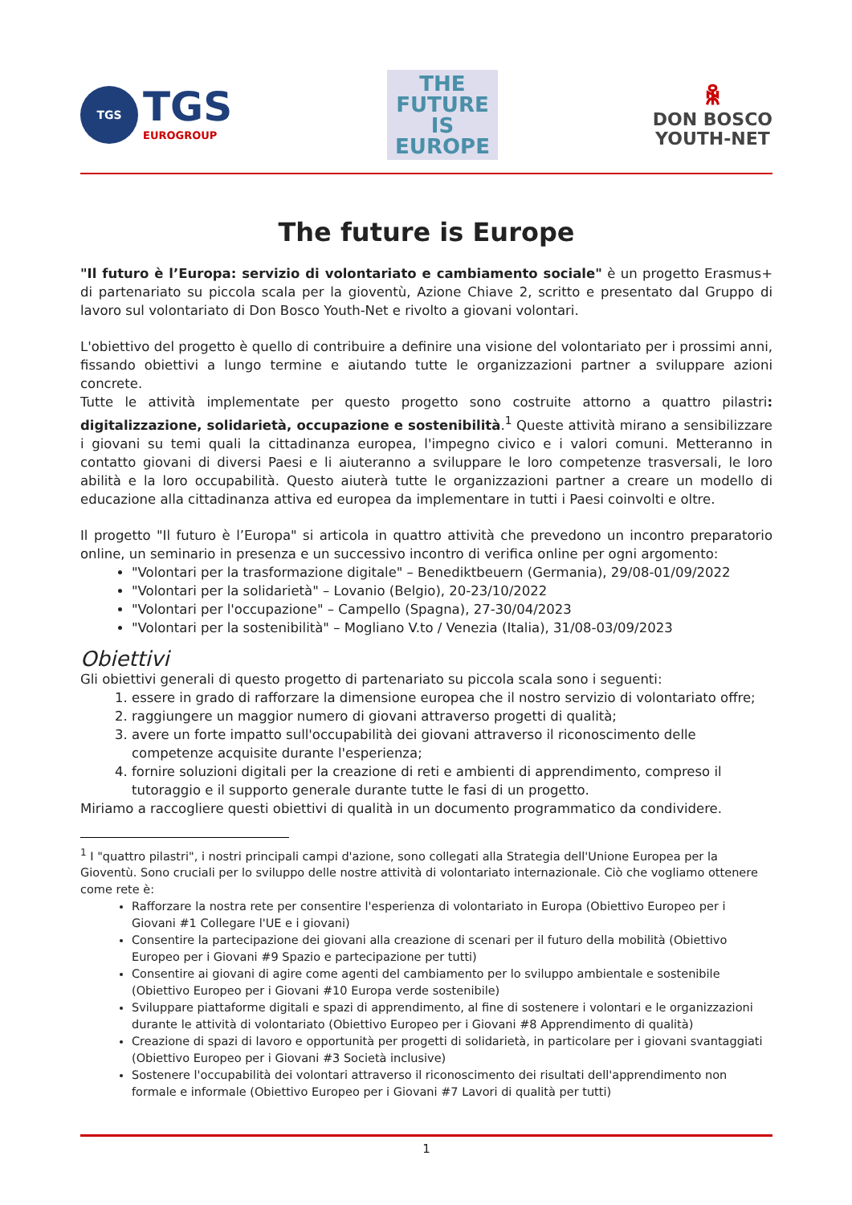TGS
TGS
EUROGROUP
THE
FUTURE
IS
EUROPE
ꆜ
DON BOSCO
YOUTH-NET
The future is Europe
"Il futuro è l’Europa: servizio di volontariato e cambiamento sociale" è un progetto Erasmus+ di partenariato su piccola scala per la gioventù, Azione Chiave 2, scritto e presentato dal Gruppo di lavoro sul volontariato di Don Bosco Youth-Net e rivolto a giovani volontari.
L'obiettivo del progetto è quello di contribuire a definire una visione del volontariato per i prossimi anni, fissando obiettivi a lungo termine e aiutando tutte le organizzazioni partner a sviluppare azioni concrete.
Tutte le attività implementate per questo progetto sono costruite attorno a quattro pilastri: digitalizzazione, solidarietà, occupazione e sostenibilità.<sup>1</sup> Queste attività mirano a sensibilizzare i giovani su temi quali la cittadinanza europea, l'impegno civico e i valori comuni. Metteranno in contatto giovani di diversi Paesi e li aiuteranno a sviluppare le loro competenze trasversali, le loro abilità e la loro occupabilità. Questo aiuterà tutte le organizzazioni partner a creare un modello di educazione alla cittadinanza attiva ed europea da implementare in tutti i Paesi coinvolti e oltre.
Il progetto "Il futuro è l’Europa" si articola in quattro attività che prevedono un incontro preparatorio online, un seminario in presenza e un successivo incontro di verifica online per ogni argomento:
"Volontari per la trasformazione digitale" – Benediktbeuern (Germania), 29/08-01/09/2022
"Volontari per la solidarietà" – Lovanio (Belgio), 20-23/10/2022
"Volontari per l'occupazione" – Campello (Spagna), 27-30/04/2023
"Volontari per la sostenibilità" – Mogliano V.to / Venezia (Italia), 31/08-03/09/2023
Obiettivi
Gli obiettivi generali di questo progetto di partenariato su piccola scala sono i seguenti:
1. essere in grado di rafforzare la dimensione europea che il nostro servizio di volontariato offre;
2. raggiungere un maggior numero di giovani attraverso progetti di qualità;
3. avere un forte impatto sull'occupabilità dei giovani attraverso il riconoscimento delle competenze acquisite durante l'esperienza;
4. fornire soluzioni digitali per la creazione di reti e ambienti di apprendimento, compreso il tutoraggio e il supporto generale durante tutte le fasi di un progetto.
Miriamo a raccogliere questi obiettivi di qualità in un documento programmatico da condividere.
<sup>1</sup> I "quattro pilastri", i nostri principali campi d'azione, sono collegati alla Strategia dell'Unione Europea per la Gioventù. Sono cruciali per lo sviluppo delle nostre attività di volontariato internazionale. Ciò che vogliamo ottenere come rete è:
Rafforzare la nostra rete per consentire l'esperienza di volontariato in Europa (Obiettivo Europeo per i Giovani #1 Collegare l'UE e i giovani)
Consentire la partecipazione dei giovani alla creazione di scenari per il futuro della mobilità (Obiettivo Europeo per i Giovani #9 Spazio e partecipazione per tutti)
Consentire ai giovani di agire come agenti del cambiamento per lo sviluppo ambientale e sostenibile (Obiettivo Europeo per i Giovani #10 Europa verde sostenibile)
Sviluppare piattaforme digitali e spazi di apprendimento, al fine di sostenere i volontari e le organizzazioni durante le attività di volontariato (Obiettivo Europeo per i Giovani #8 Apprendimento di qualità)
Creazione di spazi di lavoro e opportunità per progetti di solidarietà, in particolare per i giovani svantaggiati (Obiettivo Europeo per i Giovani #3 Società inclusive)
Sostenere l'occupabilità dei volontari attraverso il riconoscimento dei risultati dell'apprendimento non formale e informale (Obiettivo Europeo per i Giovani #7 Lavori di qualità per tutti)
1